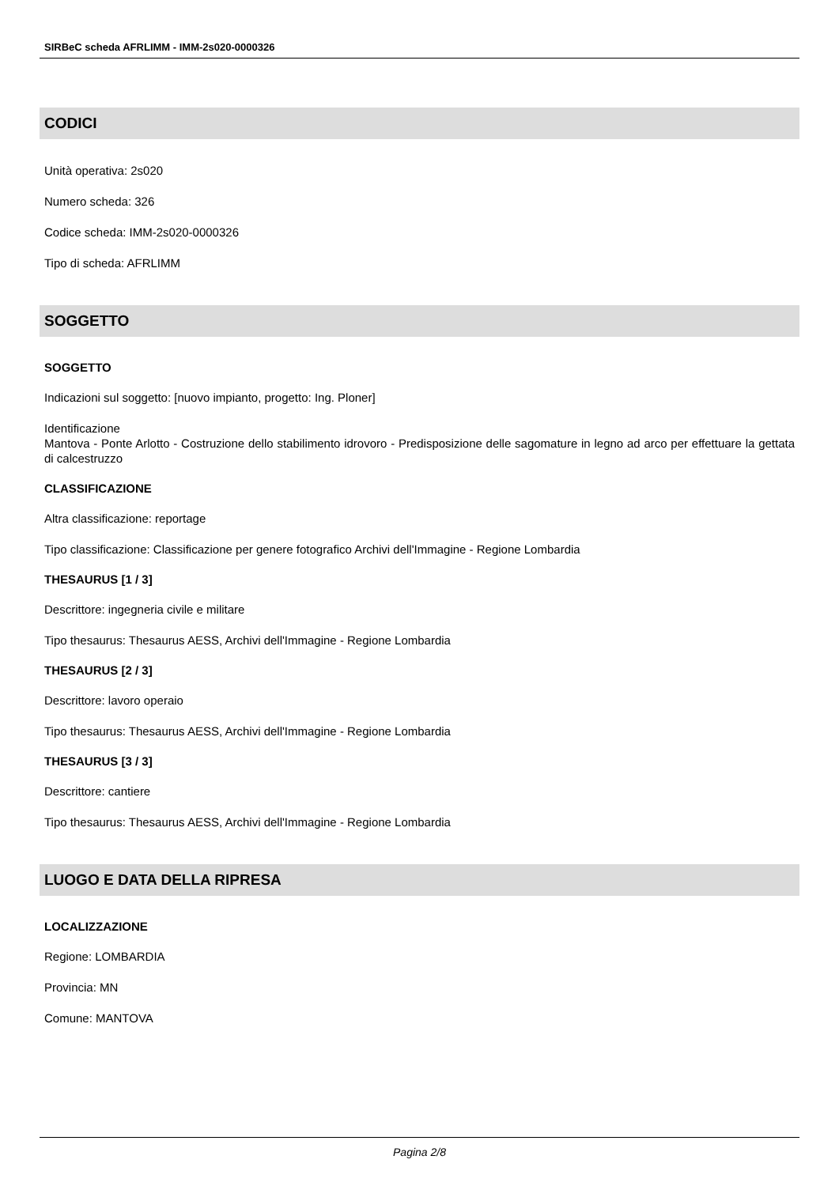SIRBeC scheda AFRLIMM - IMM-2s020-0000326
CODICI
Unità operativa: 2s020
Numero scheda: 326
Codice scheda: IMM-2s020-0000326
Tipo di scheda: AFRLIMM
SOGGETTO
SOGGETTO
Indicazioni sul soggetto: [nuovo impianto, progetto: Ing. Ploner]
Identificazione
Mantova - Ponte Arlotto - Costruzione dello stabilimento idrovoro - Predisposizione delle sagomature in legno ad arco per effettuare la gettata di calcestruzzo
CLASSIFICAZIONE
Altra classificazione: reportage
Tipo classificazione: Classificazione per genere fotografico Archivi dell'Immagine - Regione Lombardia
THESAURUS [1 / 3]
Descrittore: ingegneria civile e militare
Tipo thesaurus: Thesaurus AESS, Archivi dell'Immagine - Regione Lombardia
THESAURUS [2 / 3]
Descrittore: lavoro operaio
Tipo thesaurus: Thesaurus AESS, Archivi dell'Immagine - Regione Lombardia
THESAURUS [3 / 3]
Descrittore: cantiere
Tipo thesaurus: Thesaurus AESS, Archivi dell'Immagine - Regione Lombardia
LUOGO E DATA DELLA RIPRESA
LOCALIZZAZIONE
Regione: LOMBARDIA
Provincia: MN
Comune: MANTOVA
Pagina 2/8